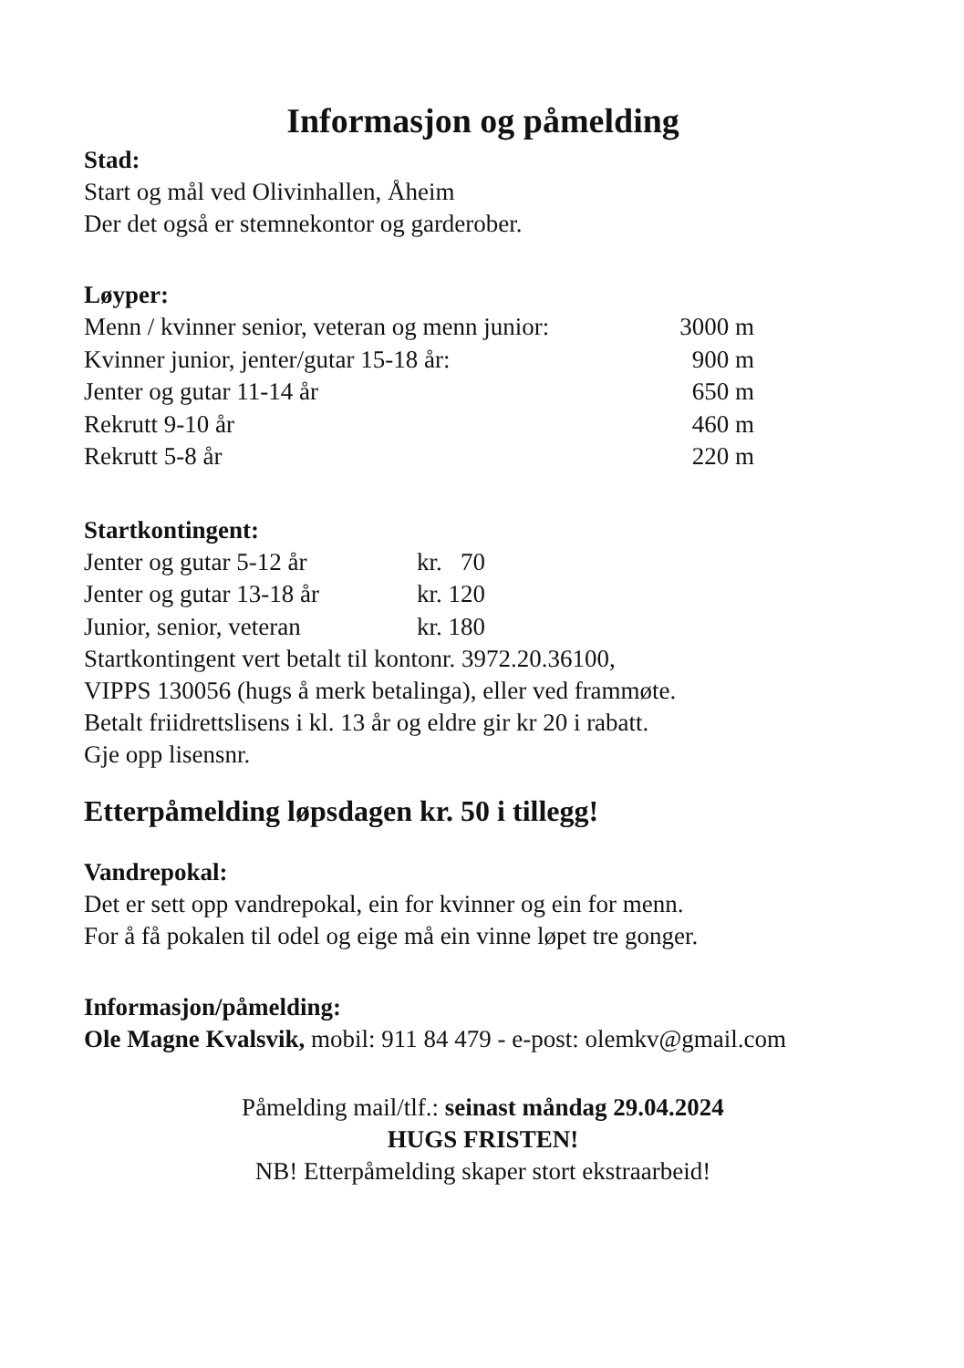Informasjon og påmelding
Stad:
Start og mål ved Olivinhallen, Åheim
Der det også er stemnekontor og garderober.
Løyper:
| Menn / kvinner senior, veteran og menn junior: | 3000 m |
| Kvinner junior, jenter/gutar 15-18 år: | 900 m |
| Jenter og gutar 11-14 år | 650 m |
| Rekrutt 9-10 år | 460 m |
| Rekrutt 5-8 år | 220 m |
Startkontingent:
| Jenter og gutar 5-12 år | kr. 70 |
| Jenter og gutar 13-18 år | kr. 120 |
| Junior, senior, veteran | kr. 180 |
Startkontingent vert betalt til kontonr. 3972.20.36100,
VIPPS 130056 (hugs å merk betalinga), eller ved frammøte.
Betalt friidrettslisens i kl. 13 år og eldre gir kr 20 i rabatt.
Gje opp lisensnr.
Etterpåmelding løpsdagen kr. 50 i tillegg!
Vandrepokal:
Det er sett opp vandrepokal, ein for kvinner og ein for menn.
For å få pokalen til odel og eige må ein vinne løpet tre gonger.
Informasjon/påmelding:
Ole Magne Kvalsvik, mobil: 911 84 479 - e-post: olemkv@gmail.com
Påmelding mail/tlf.: seinast måndag 29.04.2024
HUGS FRISTEN!
NB! Etterpåmelding skaper stort ekstraarbeid!